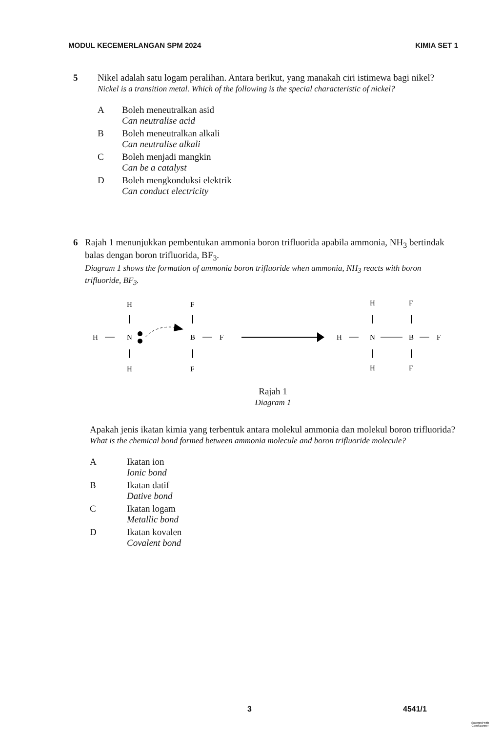MODUL KECEMERLANGAN SPM 2024 KIMIA SET 1
5 Nikel adalah satu logam peralihan. Antara berikut, yang manakah ciri istimewa bagi nikel?
Nickel is a transition metal. Which of the following is the special characteristic of nickel?
A Boleh meneutralkan asid
Can neutralise acid
B Boleh meneutralkan alkali
Can neutralise alkali
C Boleh menjadi mangkin
Can be a catalyst
D Boleh mengkonduksi elektrik
Can conduct electricity
6 Rajah 1 menunjukkan pembentukan ammonia boron trifluorida apabila ammonia, NH<sub>3</sub> bertindak balas dengan boron trifluorida, BF<sub>3</sub>.
Diagram 1 shows the formation of ammonia boron trifluoride when ammonia, NH<sub>3</sub> reacts with boron trifluoride, BF<sub>3</sub>.
H
F
H
N
B
F
H
F
H
F
H
N
B
F
H
F
Rajah 1
Diagram 1
Apakah jenis ikatan kimia yang terbentuk antara molekul ammonia dan molekul boron trifluorida?
What is the chemical bond formed between ammonia molecule and boron trifluoride molecule?
A Ikatan ion
Ionic bond
B Ikatan datif
Dative bond
C Ikatan logam
Metallic bond
D Ikatan kovalen
Covalent bond
3 4541/1
Scanned with
CamScanner